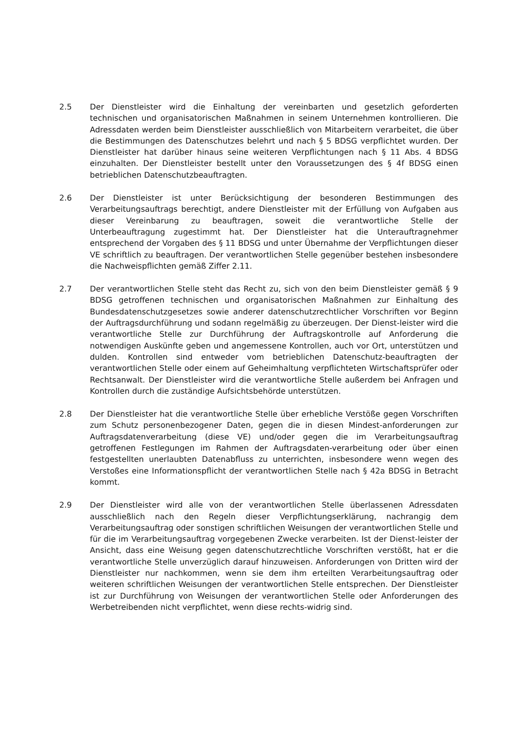2.5 Der Dienstleister wird die Einhaltung der vereinbarten und gesetzlich geforderten technischen und organisatorischen Maßnahmen in seinem Unternehmen kontrollieren. Die Adressdaten werden beim Dienstleister ausschließlich von Mitarbeitern verarbeitet, die über die Bestimmungen des Datenschutzes belehrt und nach § 5 BDSG verpflichtet wurden. Der Dienstleister hat darüber hinaus seine weiteren Verpflichtungen nach § 11 Abs. 4 BDSG einzuhalten. Der Dienstleister bestellt unter den Voraussetzungen des § 4f BDSG einen betrieblichen Datenschutzbeauftragten.
2.6 Der Dienstleister ist unter Berücksichtigung der besonderen Bestimmungen des Verarbeitungsauftrags berechtigt, andere Dienstleister mit der Erfüllung von Aufgaben aus dieser Vereinbarung zu beauftragen, soweit die verantwortliche Stelle der Unterbeauftragung zugestimmt hat. Der Dienstleister hat die Unterauftragnehmer entsprechend der Vorgaben des § 11 BDSG und unter Übernahme der Verpflichtungen dieser VE schriftlich zu beauftragen. Der verantwortlichen Stelle gegenüber bestehen insbesondere die Nachweispflichten gemäß Ziffer 2.11.
2.7 Der verantwortlichen Stelle steht das Recht zu, sich von den beim Dienstleister gemäß § 9 BDSG getroffenen technischen und organisatorischen Maßnahmen zur Einhaltung des Bundesdatenschutzgesetzes sowie anderer datenschutzrechtlicher Vorschriften vor Beginn der Auftragsdurchführung und sodann regelmäßig zu überzeugen. Der Dienst-leister wird die verantwortliche Stelle zur Durchführung der Auftragskontrolle auf Anforderung die notwendigen Auskünfte geben und angemessene Kontrollen, auch vor Ort, unterstützen und dulden. Kontrollen sind entweder vom betrieblichen Datenschutz-beauftragten der verantwortlichen Stelle oder einem auf Geheimhaltung verpflichteten Wirtschaftsprüfer oder Rechtsanwalt. Der Dienstleister wird die verantwortliche Stelle außerdem bei Anfragen und Kontrollen durch die zuständige Aufsichtsbehörde unterstützen.
2.8 Der Dienstleister hat die verantwortliche Stelle über erhebliche Verstöße gegen Vorschriften zum Schutz personenbezogener Daten, gegen die in diesen Mindest-anforderungen zur Auftragsdatenverarbeitung (diese VE) und/oder gegen die im Verarbeitungsauftrag getroffenen Festlegungen im Rahmen der Auftragsdaten-verarbeitung oder über einen festgestellten unerlaubten Datenabfluss zu unterrichten, insbesondere wenn wegen des Verstoßes eine Informationspflicht der verantwortlichen Stelle nach § 42a BDSG in Betracht kommt.
2.9 Der Dienstleister wird alle von der verantwortlichen Stelle überlassenen Adressdaten ausschließlich nach den Regeln dieser Verpflichtungserklärung, nachrangig dem Verarbeitungsauftrag oder sonstigen schriftlichen Weisungen der verantwortlichen Stelle und für die im Verarbeitungsauftrag vorgegebenen Zwecke verarbeiten. Ist der Dienst-leister der Ansicht, dass eine Weisung gegen datenschutzrechtliche Vorschriften verstößt, hat er die verantwortliche Stelle unverzüglich darauf hinzuweisen. Anforderungen von Dritten wird der Dienstleister nur nachkommen, wenn sie dem ihm erteilten Verarbeitungsauftrag oder weiteren schriftlichen Weisungen der verantwortlichen Stelle entsprechen. Der Dienstleister ist zur Durchführung von Weisungen der verantwortlichen Stelle oder Anforderungen des Werbetreibenden nicht verpflichtet, wenn diese rechts-widrig sind.